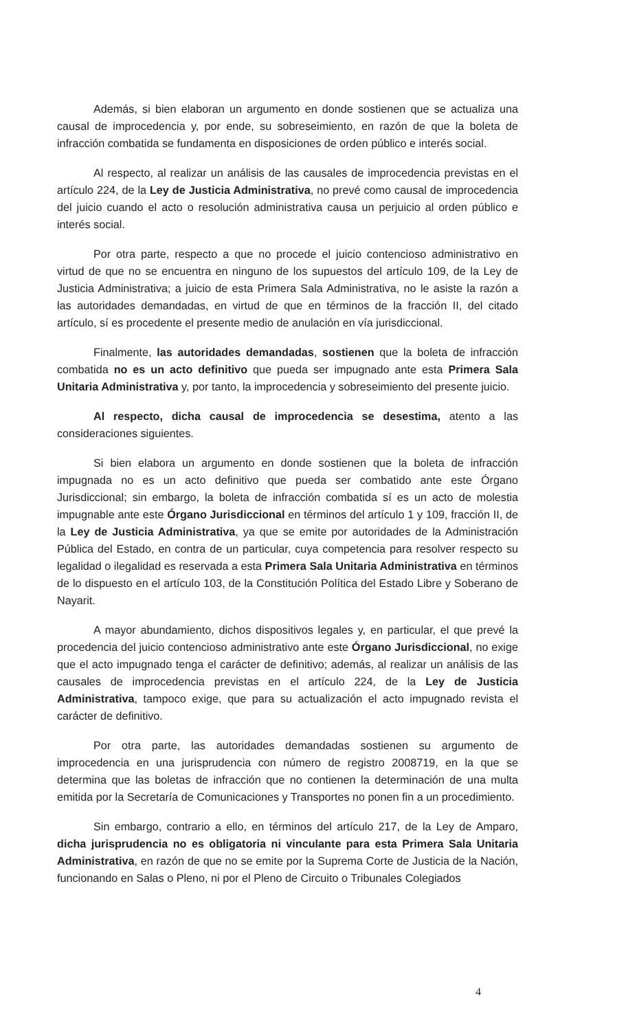Además, si bien elaboran un argumento en donde sostienen que se actualiza una causal de improcedencia y, por ende, su sobreseimiento, en razón de que la boleta de infracción combatida se fundamenta en disposiciones de orden público e interés social.
Al respecto, al realizar un análisis de las causales de improcedencia previstas en el artículo 224, de la Ley de Justicia Administrativa, no prevé como causal de improcedencia del juicio cuando el acto o resolución administrativa causa un perjuicio al orden público e interés social.
Por otra parte, respecto a que no procede el juicio contencioso administrativo en virtud de que no se encuentra en ninguno de los supuestos del artículo 109, de la Ley de Justicia Administrativa; a juicio de esta Primera Sala Administrativa, no le asiste la razón a las autoridades demandadas, en virtud de que en términos de la fracción II, del citado artículo, sí es procedente el presente medio de anulación en vía jurisdiccional.
Finalmente, las autoridades demandadas, sostienen que la boleta de infracción combatida no es un acto definitivo que pueda ser impugnado ante esta Primera Sala Unitaria Administrativa y, por tanto, la improcedencia y sobreseimiento del presente juicio.
Al respecto, dicha causal de improcedencia se desestima, atento a las consideraciones siguientes.
Si bien elabora un argumento en donde sostienen que la boleta de infracción impugnada no es un acto definitivo que pueda ser combatido ante este Órgano Jurisdiccional; sin embargo, la boleta de infracción combatida sí es un acto de molestia impugnable ante este Órgano Jurisdiccional en términos del artículo 1 y 109, fracción II, de la Ley de Justicia Administrativa, ya que se emite por autoridades de la Administración Pública del Estado, en contra de un particular, cuya competencia para resolver respecto su legalidad o ilegalidad es reservada a esta Primera Sala Unitaria Administrativa en términos de lo dispuesto en el artículo 103, de la Constitución Política del Estado Libre y Soberano de Nayarit.
A mayor abundamiento, dichos dispositivos legales y, en particular, el que prevé la procedencia del juicio contencioso administrativo ante este Órgano Jurisdiccional, no exige que el acto impugnado tenga el carácter de definitivo; además, al realizar un análisis de las causales de improcedencia previstas en el artículo 224, de la Ley de Justicia Administrativa, tampoco exige, que para su actualización el acto impugnado revista el carácter de definitivo.
Por otra parte, las autoridades demandadas sostienen su argumento de improcedencia en una jurisprudencia con número de registro 2008719, en la que se determina que las boletas de infracción que no contienen la determinación de una multa emitida por la Secretaría de Comunicaciones y Transportes no ponen fin a un procedimiento.
Sin embargo, contrario a ello, en términos del artículo 217, de la Ley de Amparo, dicha jurisprudencia no es obligatoria ni vinculante para esta Primera Sala Unitaria Administrativa, en razón de que no se emite por la Suprema Corte de Justicia de la Nación, funcionando en Salas o Pleno, ni por el Pleno de Circuito o Tribunales Colegiados
4